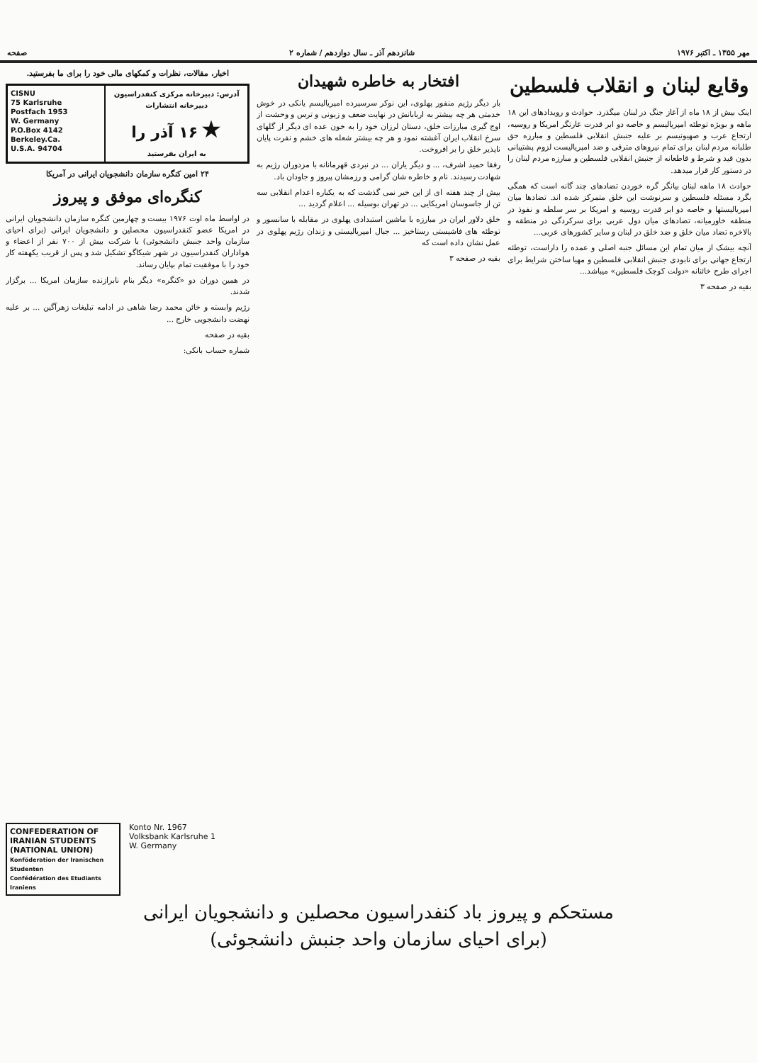مهر ۱۳۵۵ ـ اکتبر ۱۹۷۶ شانزدهم آذر ـ سال دوازدهم / شماره ۲ صفحه
وقایع لبنان و انقلاب فلسطین
اینک بیش از ۱۸ ماه از آغاز جنگ در لبنان میگذرد. حوادث و رویدادهای این ۱۸ ماهه و بویژه توطئه امپریالیسم و خاصه دو ابر قدرت غارتگر امریکا و روسیه، ارتجاع عرب و صهیونیسم بر علیه جنبش انقلابی فلسطین و مبارزه حق طلبانه مردم لبنان برای تمام نیروهای مترقی و ضد امپریالیست لزوم پشتیبانی بدون قید و شرط و قاطعانه از جنبش انقلابی فلسطین و مبارزه مردم لبنان را در دستور کار قرار میدهد.
حوادث ۱۸ ماهه لبنان بیانگر گره خوردن تضادهای چند گانه است که همگی بگرد مسئله فلسطین و سرنوشت این خلق متمرکز شده اند. تضادها میان امپریالیستها و خاصه دو ابر قدرت روسیه و امریکا بر سر سلطه و نفوذ در منطقه خاورمیانه، تضادهای میان دول عربی برای سرکردگی در منطقه و بالاخره تضاد میان خلق و ضد خلق در لبنان و سایر کشورهای عربی...
آنچه بیشک از میان تمام این مسائل جنبه اصلی و عمده را داراست، توطئه ارتجاع جهانی برای نابودی جنبش انقلابی فلسطین و مهیا ساختن شرایط برای اجرای طرح خائنانه «دولت کوچک فلسطین» میباشد...
بقیه در صفحه ۳
افتخار به خاطره شهیدان
بار دیگر رژیم منفور پهلوی، این نوکر سرسپرده امپریالیسم یانکی در خوش خدمتی هر چه بیشتر به اربابانش در نهایت ضعف و زبونی و ترس و وحشت از اوج گیری مبارزات خلق، دستان لرزان خود را به خون عده ای دیگر از گلهای سرخ انقلاب ایران آغشته نمود و هر چه بیشتر شعله های خشم و نفرت پایان ناپذیر خلق را بر افروخت.
رفقا حمید اشرف، ... و دیگر یاران ... در نبردی قهرمانانه با مزدوران رژیم به شهادت رسیدند. نام و خاطره شان گرامی و رزمشان پیروز و جاودان باد.
بیش از چند هفته ای از این خبر نمی گذشت که به یکباره اعدام انقلابی سه تن از جاسوسان امریکایی ... در تهران بوسیله ... اعلام گردید ...
خلق دلاور ایران در مبارزه با ماشین استبدادی پهلوی در مقابله با سانسور و توطئه های فاشیستی رستاخیز ... جبال امپریالیستی و زندان رژیم پهلوی در عمل نشان داده است که
بقیه در صفحه ۳
اخبار، مقالات، نظرات و کمکهای مالی خود را برای ما بفرستید.
CISNU
75 Karlsruhe
Postfach 1953
W. Germany
P.O.Box 4142
Berkeley.Ca.
U.S.A. 94704
آدرس: دبیرخانه مرکزی کنفدراسیون
دبیرخانه انتشارات
★ ۱۶ آذر را
به ایران بفرستید
۲۴ امین کنگره سازمان دانشجویان ایرانی در آمریکا
کنگره‌ای موفق و پیروز
در اواسط ماه اوت ۱۹۷۶ بیست و چهارمین کنگره سازمان دانشجویان ایرانی در امریکا عضو کنفدراسیون محصلین و دانشجویان ایرانی (برای احیای سازمان واحد جنبش دانشجوئی) با شرکت بیش از ۷۰۰ نفر از اعضاء و هواداران کنفدراسیون در شهر شیکاگو تشکیل شد و پس از قریب یکهفته کار خود را با موفقیت تمام بپایان رساند.
در همین دوران دو «کنگره» دیگر بنام نابرازنده سازمان امریکا ... برگزار شدند.
رژیم وابسته و خائن محمد رضا شاهی در ادامه تبلیغات زهرآگین ... بر علیه نهضت دانشجویی خارج ...
بقیه در صفحه
شماره حساب بانکی:
CONFEDERATION OF IRANIAN STUDENTS (NATIONAL UNION)
Konföderation der Iranischen Studenten
Confédération des Etudiants Iraniens
Konto Nr. 1967
Volksbank Karlsruhe 1
W. Germany
مستحکم و پیروز باد کنفدراسیون محصلین و دانشجویان ایرانی
(برای احیای سازمان واحد جنبش دانشجوئی)